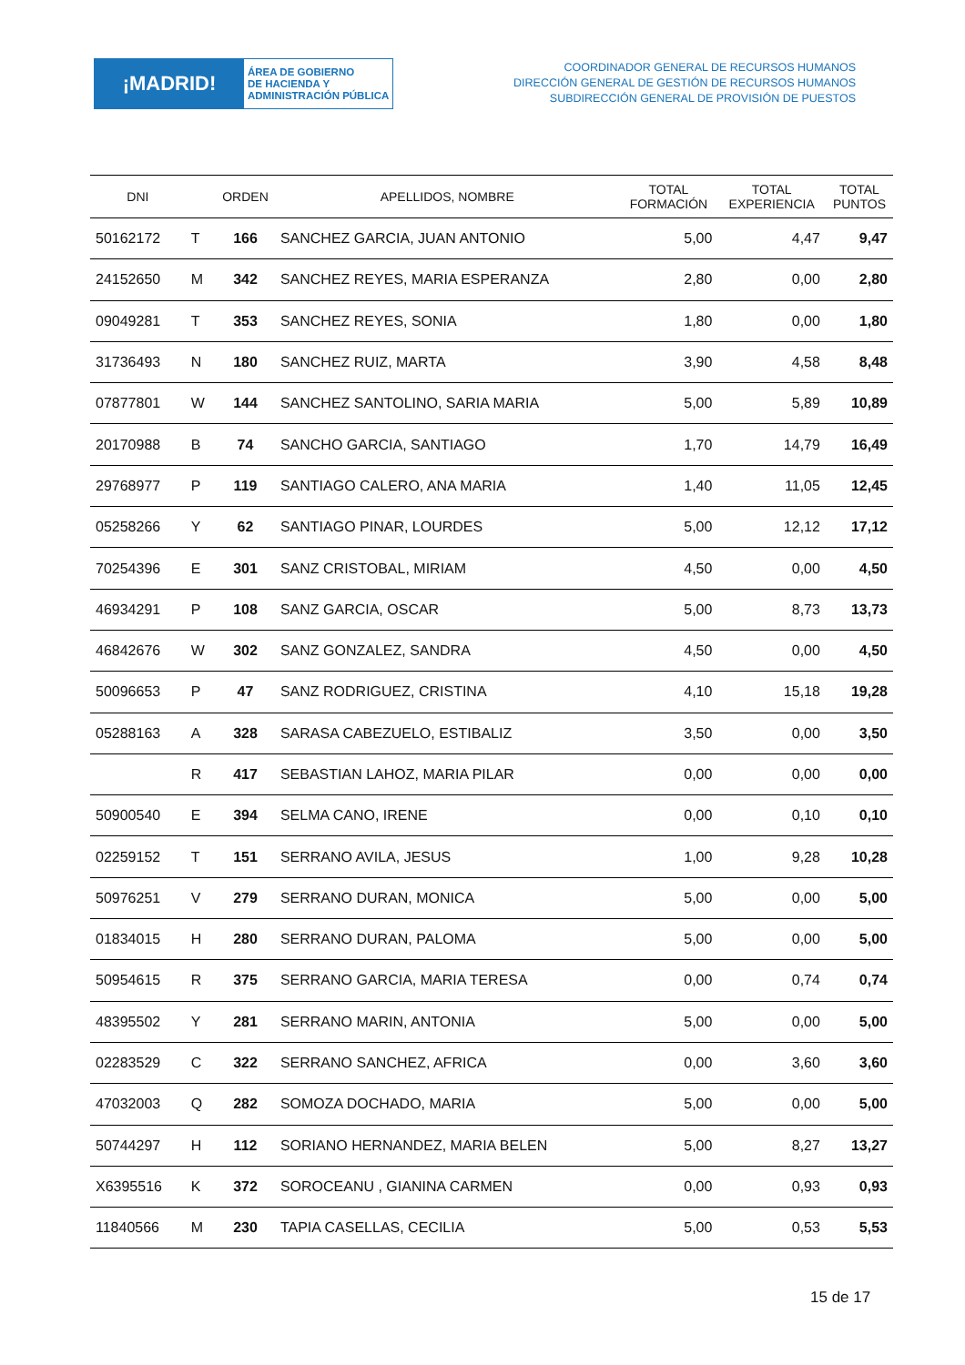¡MADRID!
ÁREA DE GOBIERNO
DE HACIENDA Y
ADMINISTRACIÓN PÚBLICA
COORDINADOR GENERAL DE RECURSOS HUMANOS
DIRECCIÓN GENERAL DE GESTIÓN DE RECURSOS HUMANOS
SUBDIRECCIÓN GENERAL DE PROVISIÓN DE PUESTOS
| DNI | | ORDEN | APELLIDOS, NOMBRE | TOTAL FORMACIÓN | TOTAL EXPERIENCIA | TOTAL PUNTOS |
| --- | --- | --- | --- | --- | --- | --- |
| 50162172 | T | 166 | SANCHEZ GARCIA, JUAN ANTONIO | 5,00 | 4,47 | 9,47 |
| 24152650 | M | 342 | SANCHEZ REYES, MARIA ESPERANZA | 2,80 | 0,00 | 2,80 |
| 09049281 | T | 353 | SANCHEZ REYES, SONIA | 1,80 | 0,00 | 1,80 |
| 31736493 | N | 180 | SANCHEZ RUIZ, MARTA | 3,90 | 4,58 | 8,48 |
| 07877801 | W | 144 | SANCHEZ SANTOLINO, SARIA MARIA | 5,00 | 5,89 | 10,89 |
| 20170988 | B | 74 | SANCHO GARCIA, SANTIAGO | 1,70 | 14,79 | 16,49 |
| 29768977 | P | 119 | SANTIAGO CALERO, ANA MARIA | 1,40 | 11,05 | 12,45 |
| 05258266 | Y | 62 | SANTIAGO PINAR, LOURDES | 5,00 | 12,12 | 17,12 |
| 70254396 | E | 301 | SANZ CRISTOBAL, MIRIAM | 4,50 | 0,00 | 4,50 |
| 46934291 | P | 108 | SANZ GARCIA, OSCAR | 5,00 | 8,73 | 13,73 |
| 46842676 | W | 302 | SANZ GONZALEZ, SANDRA | 4,50 | 0,00 | 4,50 |
| 50096653 | P | 47 | SANZ RODRIGUEZ, CRISTINA | 4,10 | 15,18 | 19,28 |
| 05288163 | A | 328 | SARASA CABEZUELO, ESTIBALIZ | 3,50 | 0,00 | 3,50 |
| | R | 417 | SEBASTIAN LAHOZ, MARIA PILAR | 0,00 | 0,00 | 0,00 |
| 50900540 | E | 394 | SELMA CANO, IRENE | 0,00 | 0,10 | 0,10 |
| 02259152 | T | 151 | SERRANO AVILA, JESUS | 1,00 | 9,28 | 10,28 |
| 50976251 | V | 279 | SERRANO DURAN, MONICA | 5,00 | 0,00 | 5,00 |
| 01834015 | H | 280 | SERRANO DURAN, PALOMA | 5,00 | 0,00 | 5,00 |
| 50954615 | R | 375 | SERRANO GARCIA, MARIA TERESA | 0,00 | 0,74 | 0,74 |
| 48395502 | Y | 281 | SERRANO MARIN, ANTONIA | 5,00 | 0,00 | 5,00 |
| 02283529 | C | 322 | SERRANO SANCHEZ, AFRICA | 0,00 | 3,60 | 3,60 |
| 47032003 | Q | 282 | SOMOZA DOCHADO, MARIA | 5,00 | 0,00 | 5,00 |
| 50744297 | H | 112 | SORIANO HERNANDEZ, MARIA BELEN | 5,00 | 8,27 | 13,27 |
| X6395516 | K | 372 | SOROCEANU , GIANINA CARMEN | 0,00 | 0,93 | 0,93 |
| 11840566 | M | 230 | TAPIA CASELLAS, CECILIA | 5,00 | 0,53 | 5,53 |
15 de 17